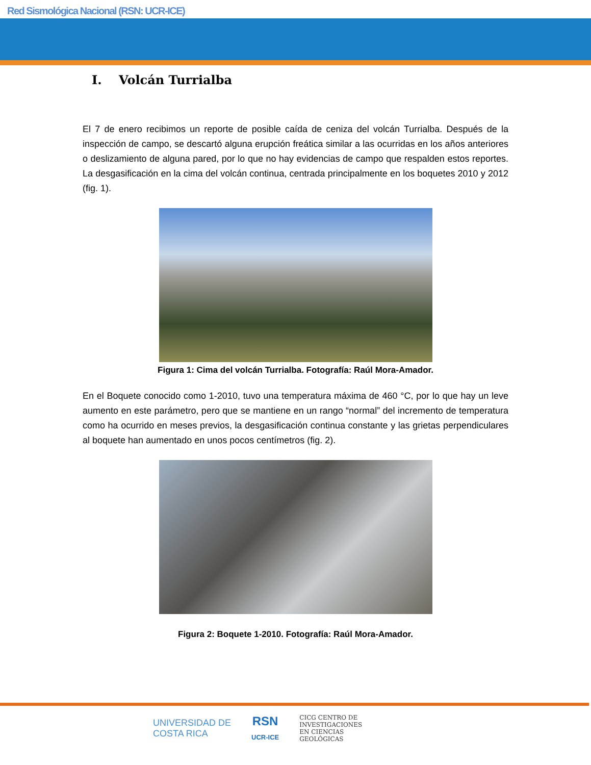Red Sismológica Nacional (RSN: UCR-ICE)
I. Volcán Turrialba
El 7 de enero recibimos un reporte de posible caída de ceniza del volcán Turrialba. Después de la inspección de campo, se descartó alguna erupción freática similar a las ocurridas en los años anteriores o deslizamiento de alguna pared, por lo que no hay evidencias de campo que respalden estos reportes. La desgasificación en la cima del volcán continua, centrada principalmente en los boquetes 2010 y 2012 (fig. 1).
Figura 1: Cima del volcán Turrialba. Fotografía: Raúl Mora-Amador.
En el Boquete conocido como 1-2010, tuvo una temperatura máxima de 460 °C, por lo que hay un leve aumento en este parámetro, pero que se mantiene en un rango “normal” del incremento de temperatura como ha ocurrido en meses previos, la desgasificación continua constante y las grietas perpendiculares al boquete han aumentado en unos pocos centímetros (fig. 2).
Figura 2: Boquete 1-2010. Fotografía: Raúl Mora-Amador.
UNIVERSIDAD DE
COSTA RICA
RSN
UCR-ICE
CICG CENTRO DE
INVESTIGACIONES
EN CIENCIAS
GEOLÓGICAS